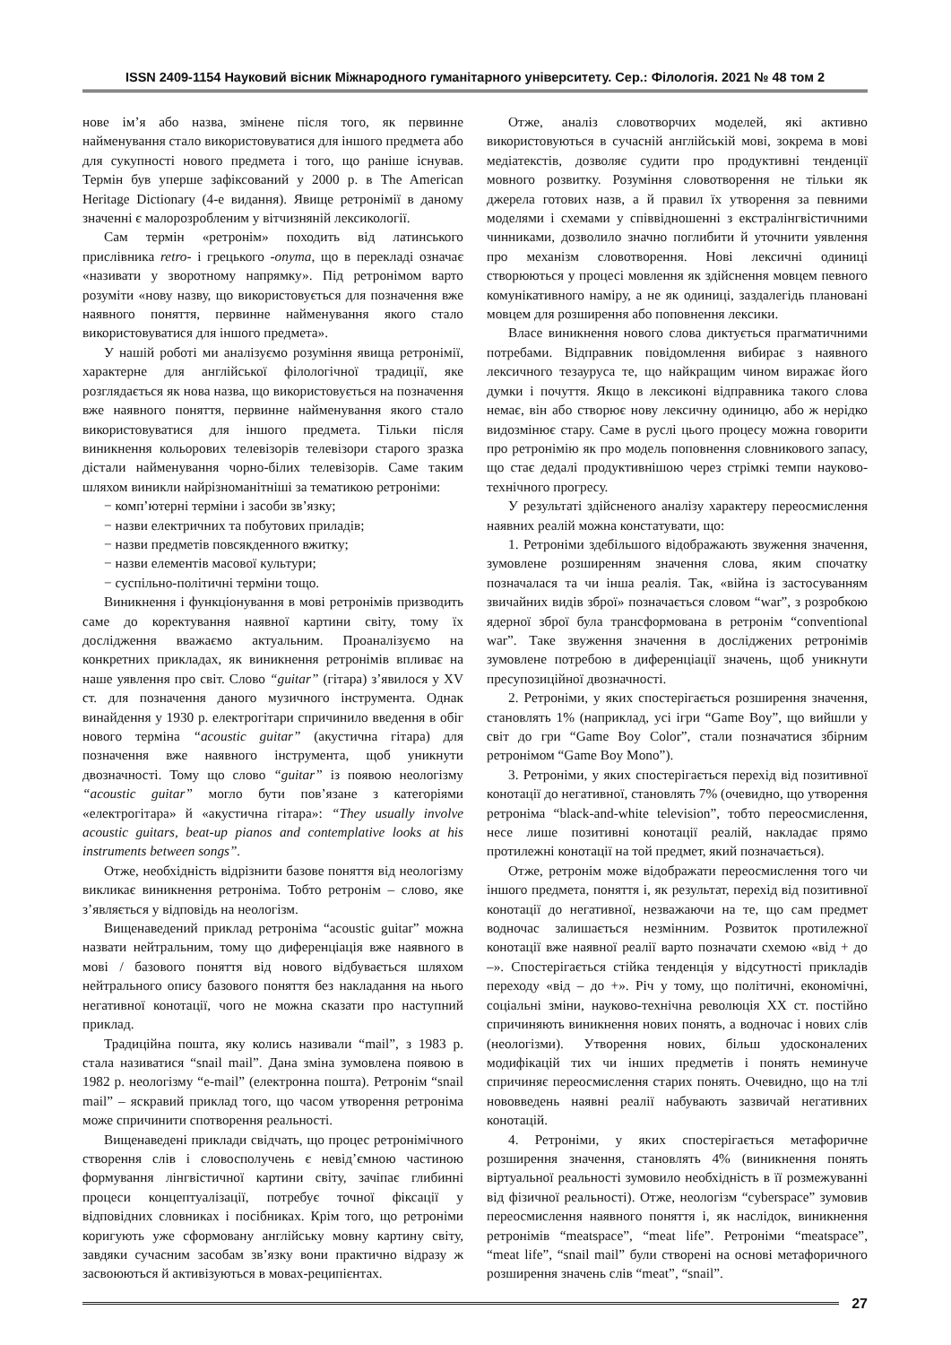ISSN 2409-1154 Науковий вісник Міжнародного гуманітарного університету. Сер.: Філологія. 2021 № 48 том 2
нове ім’я або назва, змінене після того, як первинне найменування стало використовуватися для іншого предмета або для сукупності нового предмета і того, що раніше існував. Термін був уперше зафіксований у 2000 р. в The American Heritage Dictionary (4-е видання). Явище ретронімії в даному значенні є малорозробленим у вітчизняній лексикології.
Сам термін «ретронім» походить від латинського прислівника retro- і грецького -onyma, що в перекладі означає «називати у зворотному напрямку». Під ретронімом варто розуміти «нову назву, що використовується для позначення вже наявного поняття, первинне найменування якого стало використовуватися для іншого предмета».
У нашій роботі ми аналізуємо розуміння явища ретронімії, характерне для англійської філологічної традиції, яке розглядається як нова назва, що використовується на позначення вже наявного поняття, первинне найменування якого стало використовуватися для іншого предмета. Тільки після виникнення кольорових телевізорів телевізори старого зразка дістали найменування чорно-білих телевізорів. Саме таким шляхом виникли найрізноманітніші за тематикою ретроніми:
− комп’ютерні терміни і засоби зв’язку;
− назви електричних та побутових приладів;
− назви предметів повсякденного вжитку;
− назви елементів масової культури;
− суспільно-політичні терміни тощо.
Виникнення і функціонування в мові ретронімів призводить саме до коректування наявної картини світу, тому їх дослідження вважаємо актуальним. Проаналізуємо на конкретних прикладах, як виникнення ретронімів впливає на наше уявлення про світ. Слово “guitar” (гітара) з’явилося у XV ст. для позначення даного музичного інструмента. Однак винайдення у 1930 р. електрогітари спричинило введення в обіг нового терміна “acoustic guitar” (акустична гітара) для позначення вже наявного інструмента, щоб уникнути двозначності. Тому що слово “guitar” із появою неологізму “acoustic guitar” могло бути пов’язане з категоріями «електрогітара» й «акустична гітара»: “They usually involve acoustic guitars, beat-up pianos and contemplative looks at his instruments between songs”.
Отже, необхідність відрізнити базове поняття від неологізму викликає виникнення ретроніма. Тобто ретронім – слово, яке з’являється у відповідь на неологізм.
Вищенаведений приклад ретроніма “acoustic guitar” можна назвати нейтральним, тому що диференціація вже наявного в мові / базового поняття від нового відбувається шляхом нейтрального опису базового поняття без накладання на нього негативної конотації, чого не можна сказати про наступний приклад.
Традиційна пошта, яку колись називали “mail”, з 1983 р. стала називатися “snail mail”. Дана зміна зумовлена появою в 1982 р. неологізму “e-mail” (електронна пошта). Ретронім “snail mail” – яскравий приклад того, що часом утворення ретроніма може спричинити спотворення реальності.
Вищенаведені приклади свідчать, що процес ретронімічного створення слів і словосполучень є невід’ємною частиною формування лінгвістичної картини світу, зачіпає глибинні процеси концептуалізації, потребує точної фіксації у відповідних словниках і посібниках. Крім того, що ретроніми коригують уже сформовану англійську мовну картину світу, завдяки сучасним засобам зв’язку вони практично відразу ж засвоюються й активізуються в мовах-реципієнтах.
Отже, аналіз словотворчих моделей, які активно використовуються в сучасній англійській мові, зокрема в мові медіатекстів, дозволяє судити про продуктивні тенденції мовного розвитку. Розуміння словотворення не тільки як джерела готових назв, а й правил їх утворення за певними моделями і схемами у співвідношенні з екстралінгвістичними чинниками, дозволило значно поглибити й уточнити уявлення про механізм словотворення. Нові лексичні одиниці створюються у процесі мовлення як здійснення мовцем певного комунікативного наміру, а не як одиниці, заздалегідь плановані мовцем для розширення або поповнення лексики.
Власе виникнення нового слова диктується прагматичними потребами. Відправник повідомлення вибирає з наявного лексичного тезауруса те, що найкращим чином виражає його думки і почуття. Якщо в лексиконі відправника такого слова немає, він або створює нову лексичну одиницю, або ж нерідко видозмінює стару. Саме в руслі цього процесу можна говорити про ретронімію як про модель поповнення словникового запасу, що стає дедалі продуктивнішою через стрімкі темпи науково-технічного прогресу.
У результаті здійсненого аналізу характеру переосмислення наявних реалій можна констатувати, що:
1. Ретроніми здебільшого відображають звуження значення, зумовлене розширенням значення слова, яким спочатку позначалася та чи інша реалія. Так, «війна із застосуванням звичайних видів зброї» позначається словом “war”, з розробкою ядерної зброї була трансформована в ретронім “conventional war”. Таке звуження значення в досліджених ретронімів зумовлене потребою в диференціації значень, щоб уникнути пресупозиційної двозначності.
2. Ретроніми, у яких спостерігається розширення значення, становлять 1% (наприклад, усі ігри “Game Boy”, що вийшли у світ до гри “Game Boy Color”, стали позначатися збірним ретронімом “Game Boy Mono”).
3. Ретроніми, у яких спостерігається перехід від позитивної конотації до негативної, становлять 7% (очевидно, що утворення ретроніма “black-and-white television”, тобто переосмислення, несе лише позитивні конотації реалій, накладає прямо протилежні конотації на той предмет, який позначається).
Отже, ретронім може відображати переосмислення того чи іншого предмета, поняття і, як результат, перехід від позитивної конотації до негативної, незважаючи на те, що сам предмет водночас залишається незмінним. Розвиток протилежної конотації вже наявної реалії варто позначати схемою «від + до –». Спостерігається стійка тенденція у відсутності прикладів переходу «від – до +». Річ у тому, що політичні, економічні, соціальні зміни, науково-технічна революція XX ст. постійно спричиняють виникнення нових понять, а водночас і нових слів (неологізми). Утворення нових, більш удосконалених модифікацій тих чи інших предметів і понять неминуче спричиняє переосмислення старих понять. Очевидно, що на тлі нововведень наявні реалії набувають зазвичай негативних конотацій.
4. Ретроніми, у яких спостерігається метафоричне розширення значення, становлять 4% (виникнення понять віртуальної реальності зумовило необхідність в її розмежуванні від фізичної реальності). Отже, неологізм “cyberspace” зумовив переосмислення наявного поняття і, як наслідок, виникнення ретронімів “meatspace”, “meat life”. Ретроніми “meatspace”, “meat life”, “snail mail” були створені на основі метафоричного розширення значень слів “meat”, “snail”.
27